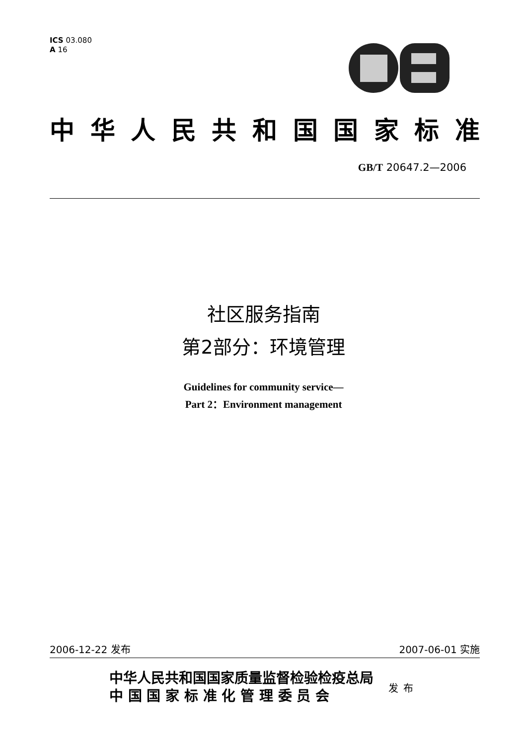ICS 03.080
A 16
中华人民共和国国家标准
GB/T 20647.2—2006
社区服务指南
第2部分：环境管理
Guidelines for community service—
Part 2：Environment management
2006-12-22 发布 2007-06-01 实施
中华人民共和国国家质量监督检验检疫总局
中 国 国 家 标 准 化 管 理 委 员 会
发布